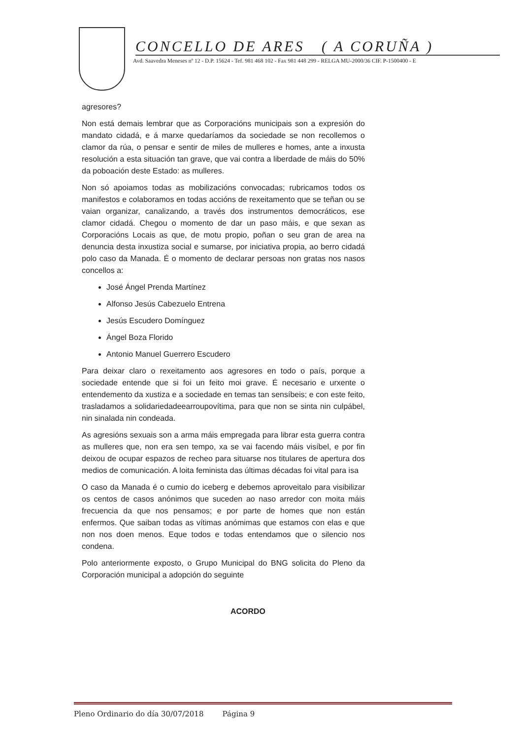CONCELLO DE ARES ( A CORUÑA )
Avd. Saavedra Meneses nº 12 - D.P. 15624 - Tef. 981 468 102 - Fax 981 448 299 - RELGA MU-2000/36 CIF. P-1500400 - E
agresores?
Non está demais lembrar que as Corporacións municipais son a expresión do mandato cidadá, e á marxe quedaríamos da sociedade se non recollemos o clamor da rúa, o pensar e sentir de miles de mulleres e homes, ante a inxusta resolución a esta situación tan grave, que vai contra a liberdade de máis do 50% da poboación deste Estado: as mulleres.
Non só apoiamos todas as mobilizacións convocadas; rubricamos todos os manifestos e colaboramos en todas accións de rexeitamento que se teñan ou se vaian organizar, canalizando, a través dos instrumentos democráticos, ese clamor cidadá. Chegou o momento de dar un paso máis, e que sexan as Corporacións Locais as que, de motu propio, poñan o seu gran de area na denuncia desta inxustiza social e sumarse, por iniciativa propia, ao berro cidadá polo caso da Manada. É o momento de declarar persoas non gratas nos nasos concellos a:
José Ángel Prenda Martínez
Alfonso Jesús Cabezuelo Entrena
Jesús Escudero Domínguez
Ángel Boza Florido
Antonio Manuel Guerrero Escudero
Para deixar claro o rexeitamento aos agresores en todo o país, porque a sociedade entende que si foi un feito moi grave. É necesario e urxente o entendemento da xustiza e a sociedade en temas tan sensíbeis; e con este feito, trasladamos a solidariedadeearroupovítima, para que non se sinta nin culpábel, nin sinalada nin condeada.
As agresións sexuais son a arma máis empregada para librar esta guerra contra as mulleres que, non era sen tempo, xa se vai facendo máis visíbel, e por fin deixou de ocupar espazos de recheo para situarse nos titulares de apertura dos medios de comunicación. A loita feminista das últimas décadas foi vital para isa
O caso da Manada é o cumio do iceberg e debemos aproveitalo para visibilizar os centos de casos anónimos que suceden ao naso arredor con moita máis frecuencia da que nos pensamos; e por parte de homes que non están enfermos. Que saiban todas as vítimas anómimas que estamos con elas e que non nos doen menos. Eque todos e todas entendamos que o silencio nos condena.
Polo anteriormente exposto, o Grupo Municipal do BNG solicita do Pleno da Corporación municipal a adopción do seguinte
ACORDO
Pleno Ordinario do día 30/07/2018 Página 9